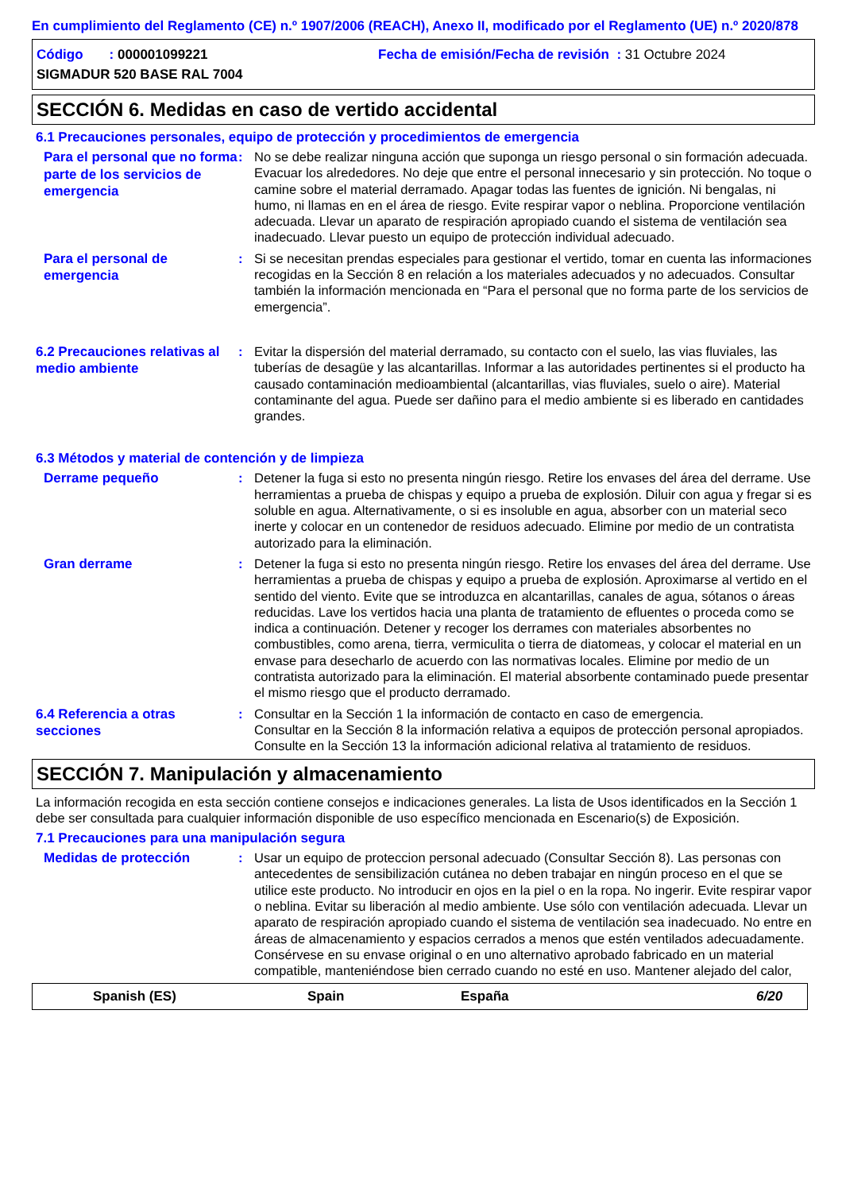En cumplimiento del Reglamento (CE) n.º 1907/2006 (REACH), Anexo II, modificado por el Reglamento (UE) n.º 2020/878
Código : 000001099221 Fecha de emisión/Fecha de revisión : 31 Octubre 2024
SIGMADUR 520 BASE RAL 7004
SECCIÓN 6. Medidas en caso de vertido accidental
6.1 Precauciones personales, equipo de protección y procedimientos de emergencia
Para el personal que no forma parte de los servicios de emergencia
: No se debe realizar ninguna acción que suponga un riesgo personal o sin formación adecuada. Evacuar los alrededores. No deje que entre el personal innecesario y sin protección. No toque o camine sobre el material derramado. Apagar todas las fuentes de ignición. Ni bengalas, ni humo, ni llamas en en el área de riesgo. Evite respirar vapor o neblina. Proporcione ventilación adecuada. Llevar un aparato de respiración apropiado cuando el sistema de ventilación sea inadecuado. Llevar puesto un equipo de protección individual adecuado.
Para el personal de emergencia
: Si se necesitan prendas especiales para gestionar el vertido, tomar en cuenta las informaciones recogidas en la Sección 8 en relación a los materiales adecuados y no adecuados. Consultar también la información mencionada en “Para el personal que no forma parte de los servicios de emergencia”.
6.2 Precauciones relativas al medio ambiente
: Evitar la dispersión del material derramado, su contacto con el suelo, las vias fluviales, las tuberías de desagüe y las alcantarillas. Informar a las autoridades pertinentes si el producto ha causado contaminación medioambiental (alcantarillas, vias fluviales, suelo o aire). Material contaminante del agua. Puede ser dañino para el medio ambiente si es liberado en cantidades grandes.
6.3 Métodos y material de contención y de limpieza
Derrame pequeño
: Detener la fuga si esto no presenta ningún riesgo. Retire los envases del área del derrame. Use herramientas a prueba de chispas y equipo a prueba de explosión. Diluir con agua y fregar si es soluble en agua. Alternativamente, o si es insoluble en agua, absorber con un material seco inerte y colocar en un contenedor de residuos adecuado. Elimine por medio de un contratista autorizado para la eliminación.
Gran derrame
: Detener la fuga si esto no presenta ningún riesgo. Retire los envases del área del derrame. Use herramientas a prueba de chispas y equipo a prueba de explosión. Aproximarse al vertido en el sentido del viento. Evite que se introduzca en alcantarillas, canales de agua, sótanos o áreas reducidas. Lave los vertidos hacia una planta de tratamiento de efluentes o proceda como se indica a continuación. Detener y recoger los derrames con materiales absorbentes no combustibles, como arena, tierra, vermiculita o tierra de diatomeas, y colocar el material en un envase para desecharlo de acuerdo con las normativas locales. Elimine por medio de un contratista autorizado para la eliminación. El material absorbente contaminado puede presentar el mismo riesgo que el producto derramado.
6.4 Referencia a otras secciones
: Consultar en la Sección 1 la información de contacto en caso de emergencia.
Consultar en la Sección 8 la información relativa a equipos de protección personal apropiados.
Consulte en la Sección 13 la información adicional relativa al tratamiento de residuos.
SECCIÓN 7. Manipulación y almacenamiento
La información recogida en esta sección contiene consejos e indicaciones generales. La lista de Usos identificados en la Sección 1 debe ser consultada para cualquier información disponible de uso específico mencionada en Escenario(s) de Exposición.
7.1 Precauciones para una manipulación segura
Medidas de protección
: Usar un equipo de proteccion personal adecuado (Consultar Sección 8). Las personas con antecedentes de sensibilización cutánea no deben trabajar en ningún proceso en el que se utilice este producto. No introducir en ojos en la piel o en la ropa. No ingerir. Evite respirar vapor o neblina. Evitar su liberación al medio ambiente. Use sólo con ventilación adecuada. Llevar un aparato de respiración apropiado cuando el sistema de ventilación sea inadecuado. No entre en áreas de almacenamiento y espacios cerrados a menos que estén ventilados adecuadamente. Consérvese en su envase original o en uno alternativo aprobado fabricado en un material compatible, manteniéndose bien cerrado cuando no esté en uso. Mantener alejado del calor,
Spanish (ES) Spain España 6/20